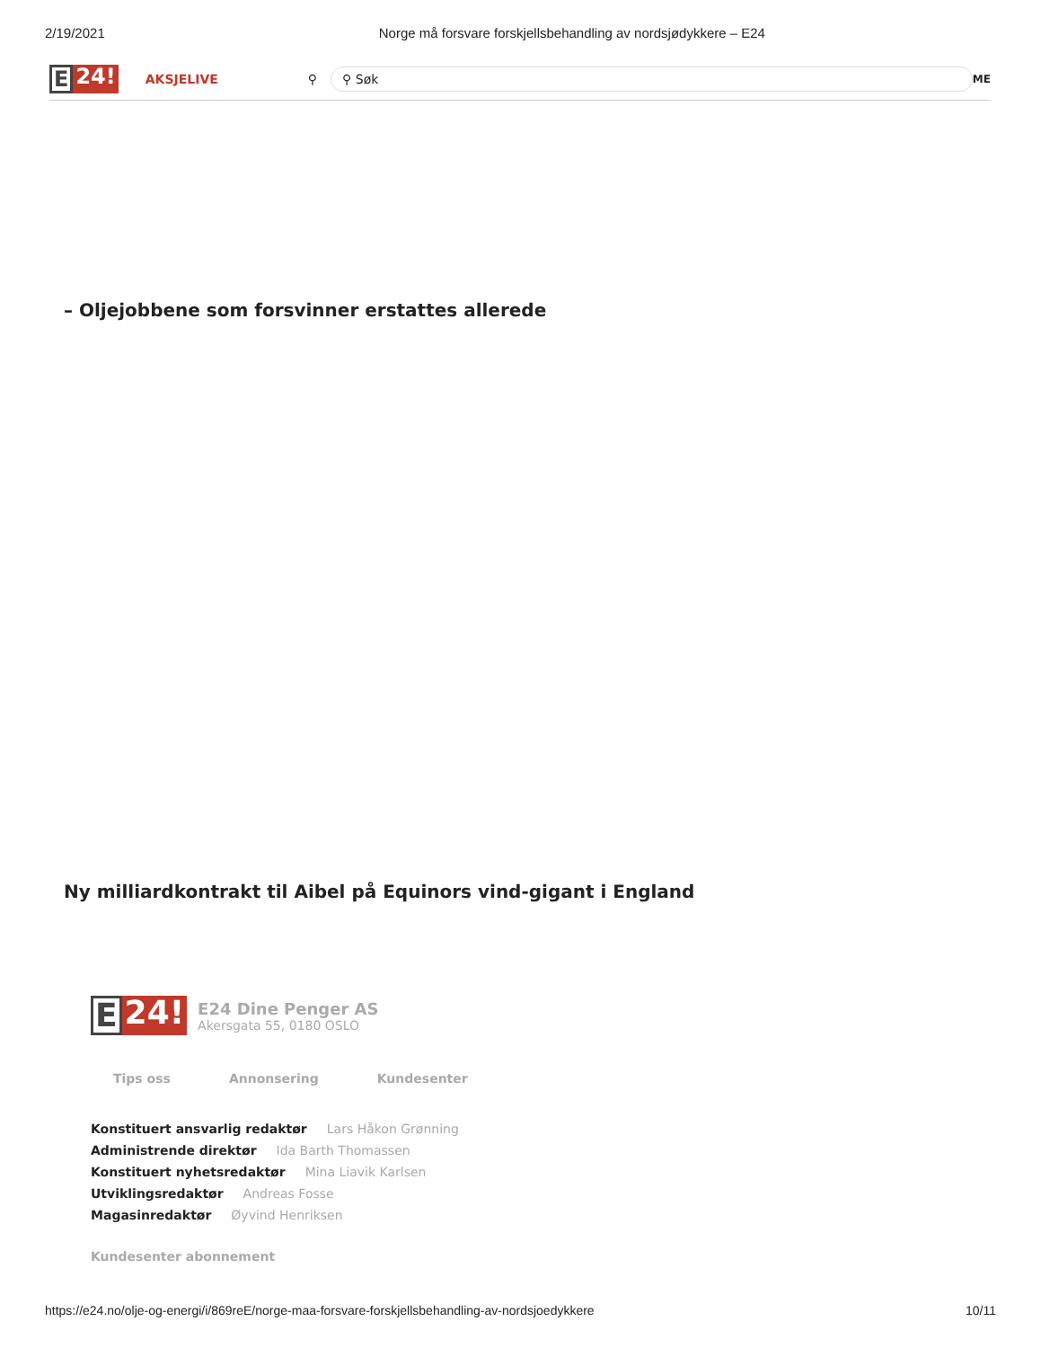2/19/2021 Norge må forsvare forskjellsbehandling av nordsjødykkere – E24
E 24!
AKSJELIVE ⚲
⚲ Søk
ME
– Oljejobbene som forsvinner erstattes allerede
Ny milliardkontrakt til Aibel på Equinors vind-gigant i England
E 24!
E24 Dine Penger AS
Akersgata 55, 0180 OSLO
Tips oss Annonsering Kundesenter
Konstituert ansvarlig redaktør Lars Håkon Grønning
Administrende direktør Ida Barth Thomassen
Konstituert nyhetsredaktør Mina Liavik Karlsen
Utviklingsredaktør Andreas Fosse
Magasinredaktør Øyvind Henriksen
Kundesenter abonnement
https://e24.no/olje-og-energi/i/869reE/norge-maa-forsvare-forskjellsbehandling-av-nordsjoedykkere 10/11